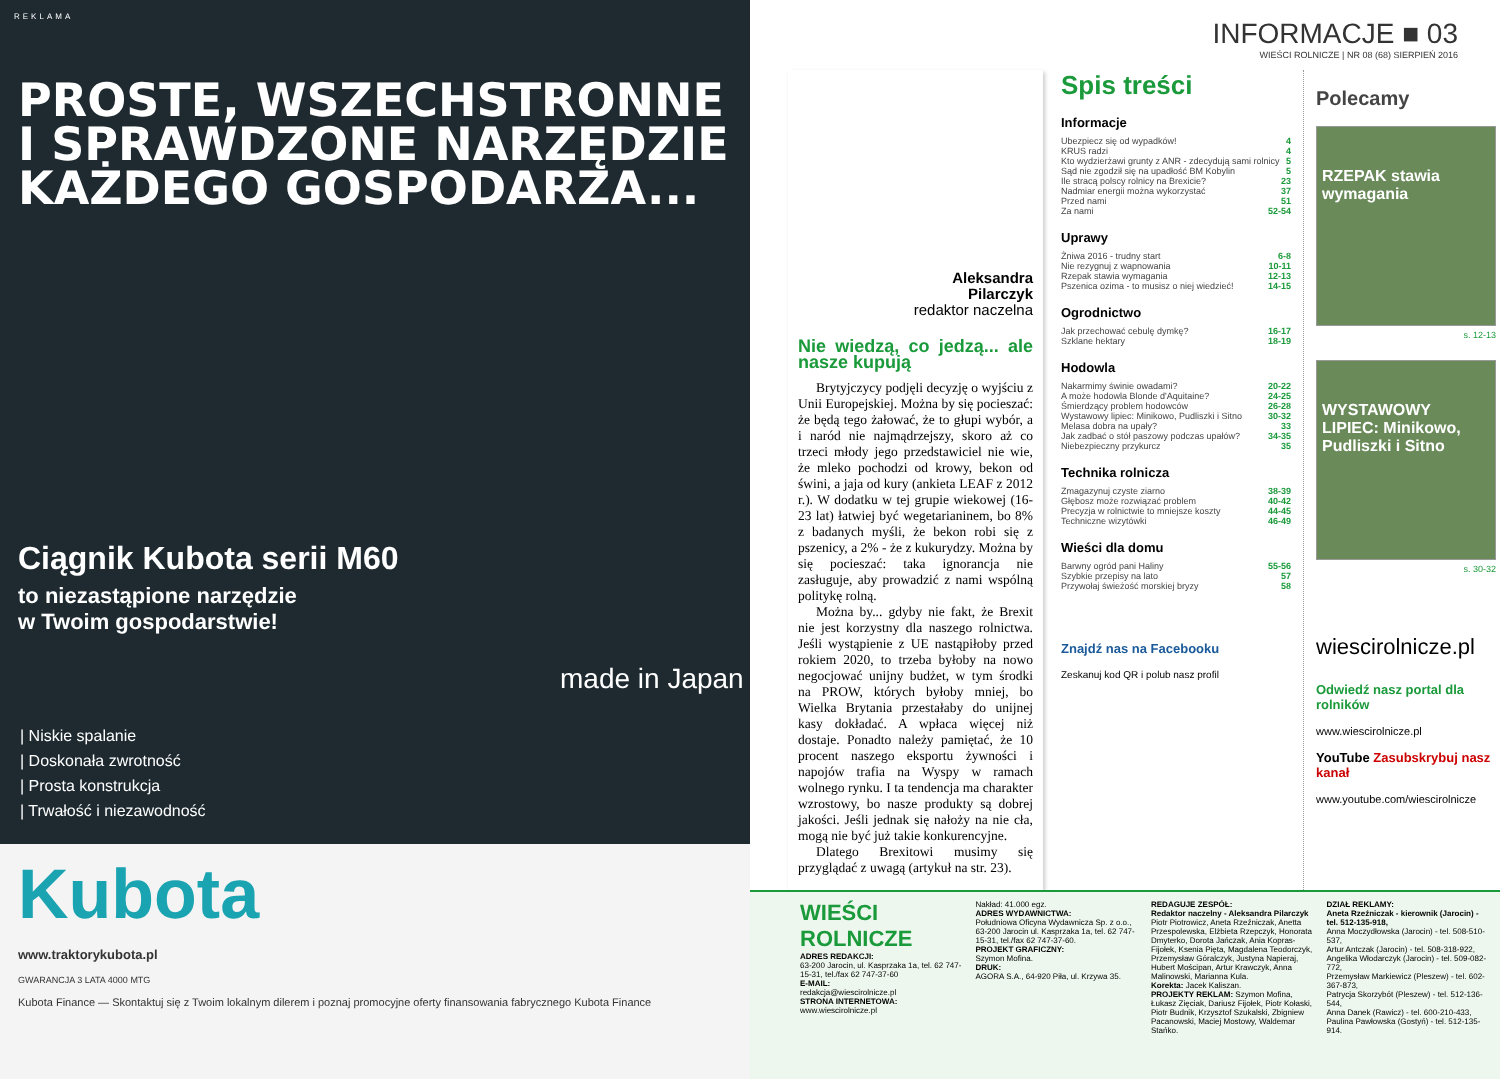REKLAMA
PROSTE, WSZECHSTRONNE
I SPRAWDZONE NARZĘDZIE
KAŻDEGO GOSPODARZA...
Ciągnik Kubota serii M60
to niezastąpione narzędzie
w Twoim gospodarstwie!
made in Japan
| Niskie spalanie
| Doskonała zwrotność
| Prosta konstrukcja
| Trwałość i niezawodność
Kubota
www.traktorykubota.pl
GWARANCJA 3 LATA 4000 MTG
Kubota Finance — Skontaktuj się z Twoim lokalnym dilerem i poznaj promocyjne oferty finansowania fabrycznego Kubota Finance
INFORMACJE ■ 03
WIEŚCI ROLNICZE | NR 08 (68) SIERPIEŃ 2016
Aleksandra
Pilarczyk
redaktor naczelna
Nie wiedzą, co jedzą... ale nasze kupują
Brytyjczycy podjęli decyzję o wyjściu z Unii Europejskiej. Można by się pocieszać: że będą tego żałować, że to głupi wybór, a i naród nie najmądrzejszy, skoro aż co trzeci młody jego przedstawiciel nie wie, że mleko pochodzi od krowy, bekon od świni, a jaja od kury (ankieta LEAF z 2012 r.). W dodatku w tej grupie wiekowej (16-23 lat) łatwiej być wegetarianinem, bo 8% z badanych myśli, że bekon robi się z pszenicy, a 2% - że z kukurydzy. Można by się pocieszać: taka ignorancja nie zasługuje, aby prowadzić z nami wspólną politykę rolną.
Można by... gdyby nie fakt, że Brexit nie jest korzystny dla naszego rolnictwa. Jeśli wystąpienie z UE nastąpiłoby przed rokiem 2020, to trzeba byłoby na nowo negocjować unijny budżet, w tym środki na PROW, których byłoby mniej, bo Wielka Brytania przestałaby do unijnej kasy dokładać. A wpłaca więcej niż dostaje. Ponadto należy pamiętać, że 10 procent naszego eksportu żywności i napojów trafia na Wyspy w ramach wolnego rynku. I ta tendencja ma charakter wzrostowy, bo nasze produkty są dobrej jakości. Jeśli jednak się nałoży na nie cła, mogą nie być już takie konkurencyjne.
Dlatego Brexitowi musimy się przyglądać z uwagą (artykuł na str. 23).
Spis treści
Informacje
Ubezpiecz się od wypadków! 4
KRUS radzi 4
Kto wydzierżawi grunty z ANR - zdecydują sami rolnicy 5
Sąd nie zgodził się na upadłość BM Kobylin 5
Ile stracą polscy rolnicy na Brexicie? 23
Nadmiar energii można wykorzystać 37
Przed nami 51
Za nami 52-54
Uprawy
Żniwa 2016 - trudny start 6-8
Nie rezygnuj z wapnowania 10-11
Rzepak stawia wymagania 12-13
Pszenica ozima - to musisz o niej wiedzieć! 14-15
Ogrodnictwo
Jak przechować cebulę dymkę? 16-17
Szklane hektary 18-19
Hodowla
Nakarmimy świnie owadami? 20-22
A może hodowla Blonde d'Aquitaine? 24-25
Śmierdzący problem hodowców 26-28
Wystawowy lipiec: Minikowo, Pudliszki i Sitno 30-32
Melasa dobra na upały? 33
Jak zadbać o stół paszowy podczas upałów? 34-35
Niebezpieczny przykurcz 35
Technika rolnicza
Zmagazynuj czyste ziarno 38-39
Głębosz może rozwiązać problem 40-42
Precyzja w rolnictwie to mniejsze koszty 44-45
Techniczne wizytówki 46-49
Wieści dla domu
Barwny ogród pani Haliny 55-56
Szybkie przepisy na lato 57
Przywołaj świeżość morskiej bryzy 58
Znajdź nas na Facebooku
Zeskanuj kod QR i polub nasz profil
Polecamy
RZEPAK stawia wymagania
s. 12-13
WYSTAWOWY LIPIEC: Minikowo, Pudliszki i Sitno
s. 30-32
wiescirolnicze.pl
Odwiedź nasz portal dla rolników
www.wiescirolnicze.pl
YouTube Zasubskrybuj nasz kanał
www.youtube.com/wiescirolnicze
WIEŚCI ROLNICZE
ADRES REDAKCJI:
63-200 Jarocin, ul. Kasprzaka 1a, tel. 62 747-15-31, tel./fax 62 747-37-60
E-MAIL:
redakcja@wiescirolnicze.pl
STRONA INTERNETOWA:
www.wiescirolnicze.pl
Nakład: 41.000 egz.
ADRES WYDAWNICTWA:
Południowa Oficyna Wydawnicza Sp. z o.o., 63-200 Jarocin ul. Kasprzaka 1a, tel. 62 747-15-31, tel./fax 62 747-37-60.
PROJEKT GRAFICZNY:
Szymon Mofina.
DRUK:
AGORA S.A., 64-920 Piła, ul. Krzywa 35.
REDAGUJE ZESPÓŁ:
Redaktor naczelny - Aleksandra Pilarczyk
Piotr Piotrowicz, Aneta Rzeźniczak, Anetta Przespolewska, Elżbieta Rzepczyk, Honorata Dmyterko, Dorota Jańczak, Ania Kopras-Fijołek, Ksenia Pięta, Magdalena Teodorczyk, Przemysław Góralczyk, Justyna Napieraj, Hubert Mościpan, Artur Krawczyk, Anna Malinowski, Marianna Kula.
Korekta: Jacek Kaliszan.
PROJEKTY REKLAM: Szymon Mofina, Łukasz Zięciak, Dariusz Fijołek, Piotr Kołaski, Piotr Budnik, Krzysztof Szukalski, Zbigniew Pacanowski, Maciej Mostowy, Waldemar Stańko.
DZIAŁ REKLAMY:
Aneta Rzeźniczak - kierownik (Jarocin) - tel. 512-135-918,
Anna Moczydłowska (Jarocin) - tel. 508-510-537,
Artur Antczak (Jarocin) - tel. 508-318-922,
Angelika Włodarczyk (Jarocin) - tel. 509-082-772,
Przemysław Markiewicz (Pleszew) - tel. 602-367-873,
Patrycja Skorzybót (Pleszew) - tel. 512-136-544,
Anna Danek (Rawicz) - tel. 600-210-433,
Paulina Pawłowska (Gostyń) - tel. 512-135-914.